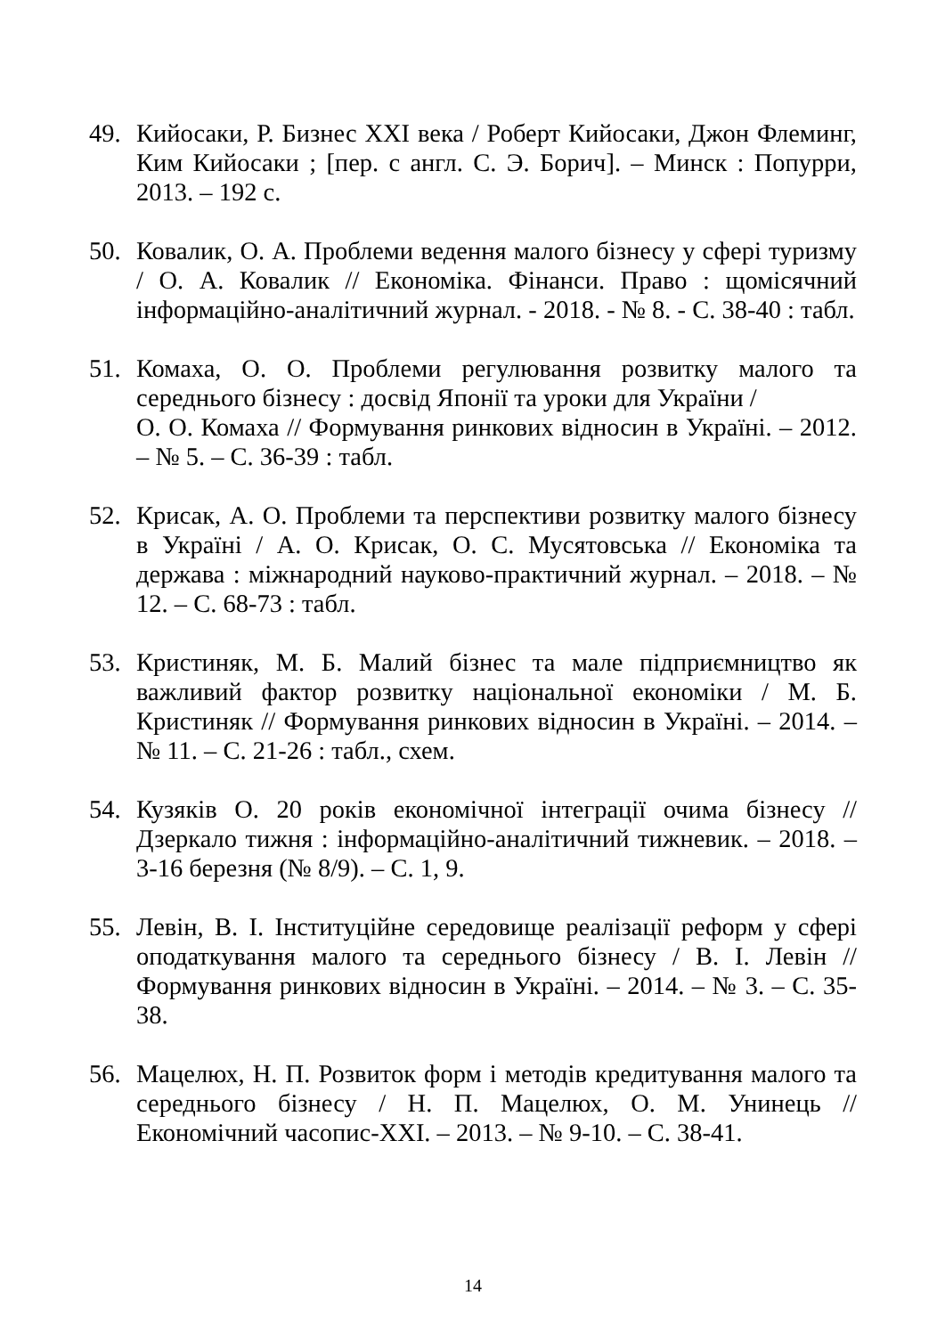49. Кийосаки, Р. Бизнес XXI века / Роберт Кийосаки, Джон Флеминг, Ким Кийосаки ; [пер. с англ. С. Э. Борич]. – Минск : Попурри, 2013. – 192 с.
50. Ковалик, О. А. Проблеми ведення малого бізнесу у сфері туризму / О. А. Ковалик // Економіка. Фінанси. Право : щомісячний інформаційно-аналітичний журнал. - 2018. - № 8. - С. 38-40 : табл.
51. Комаха, О. О. Проблеми регулювання розвитку малого та середнього бізнесу : досвід Японії та уроки для України /
О. О. Комаха // Формування ринкових відносин в Україні. – 2012. – № 5. – С. 36-39 : табл.
52. Крисак, А. О. Проблеми та перспективи розвитку малого бізнесу в Україні / А. О. Крисак, О. С. Мусятовська // Економіка та держава : міжнародний науково-практичний журнал. – 2018. – № 12. – С. 68-73 : табл.
53. Кристиняк, М. Б. Малий бізнес та мале підприємництво як важливий фактор розвитку національної економіки / М. Б. Кристиняк // Формування ринкових відносин в Україні. – 2014. – № 11. – С. 21-26 : табл., схем.
54. Кузяків О. 20 років економічної інтеграції очима бізнесу // Дзеркало тижня : інформаційно-аналітичний тижневик. – 2018. – 3-16 березня (№ 8/9). – С. 1, 9.
55. Левін, В. І. Інституційне середовище реалізації реформ у сфері оподаткування малого та середнього бізнесу / В. І. Левін // Формування ринкових відносин в Україні. – 2014. – № 3. – С. 35-38.
56. Мацелюх, Н. П. Розвиток форм і методів кредитування малого та середнього бізнесу / Н. П. Мацелюх, О. М. Унинець // Економічний часопис-XXI. – 2013. – № 9-10. – С. 38-41.
14